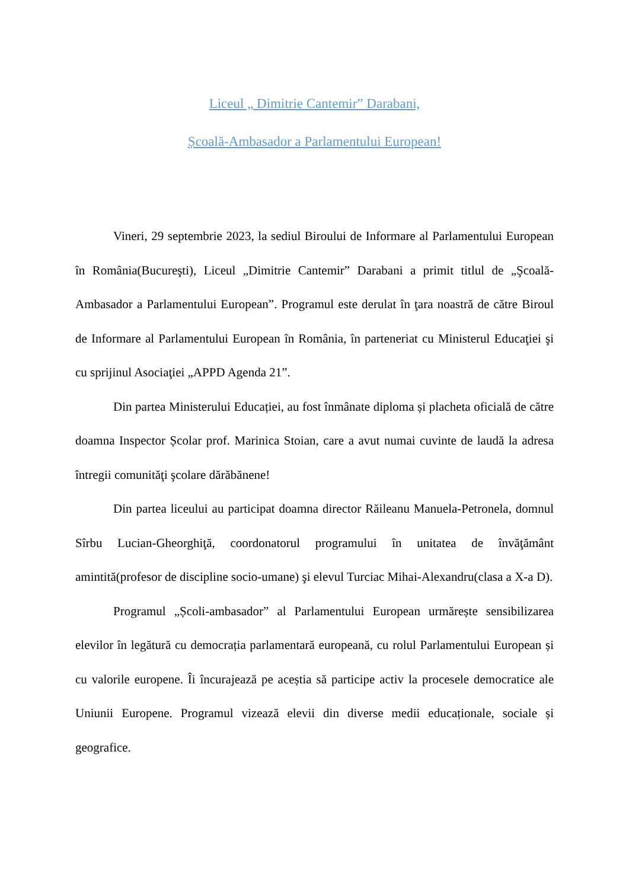Liceul „ Dimitrie Cantemir” Darabani,
Școală-Ambasador a Parlamentului European!
Vineri, 29 septembrie 2023, la sediul Biroului de Informare al Parlamentului European în România(Bucureşti), Liceul „Dimitrie Cantemir” Darabani a primit titlul de „Şcoală-Ambasador a Parlamentului European”. Programul este derulat în ţara noastră de către Biroul de Informare al Parlamentului European în România, în parteneriat cu Ministerul Educaţiei şi cu sprijinul Asociaţiei „APPD Agenda 21”.
Din partea Ministerului Educației, au fost înmânate diploma și placheta oficială de către doamna Inspector Școlar prof. Marinica Stoian, care a avut numai cuvinte de laudă la adresa întregii comunităţi şcolare dărăbănene!
Din partea liceului au participat doamna director Răileanu Manuela-Petronela, domnul Sîrbu Lucian-Gheorghiţă, coordonatorul programului în unitatea de învăţământ amintită(profesor de discipline socio-umane) şi elevul Turciac Mihai-Alexandru(clasa a X-a D).
Programul „Școli-ambasador” al Parlamentului European urmărește sensibilizarea elevilor în legătură cu democrația parlamentară europeană, cu rolul Parlamentului European și cu valorile europene. Îi încurajează pe aceștia să participe activ la procesele democratice ale Uniunii Europene. Programul vizează elevii din diverse medii educaționale, sociale și geografice.